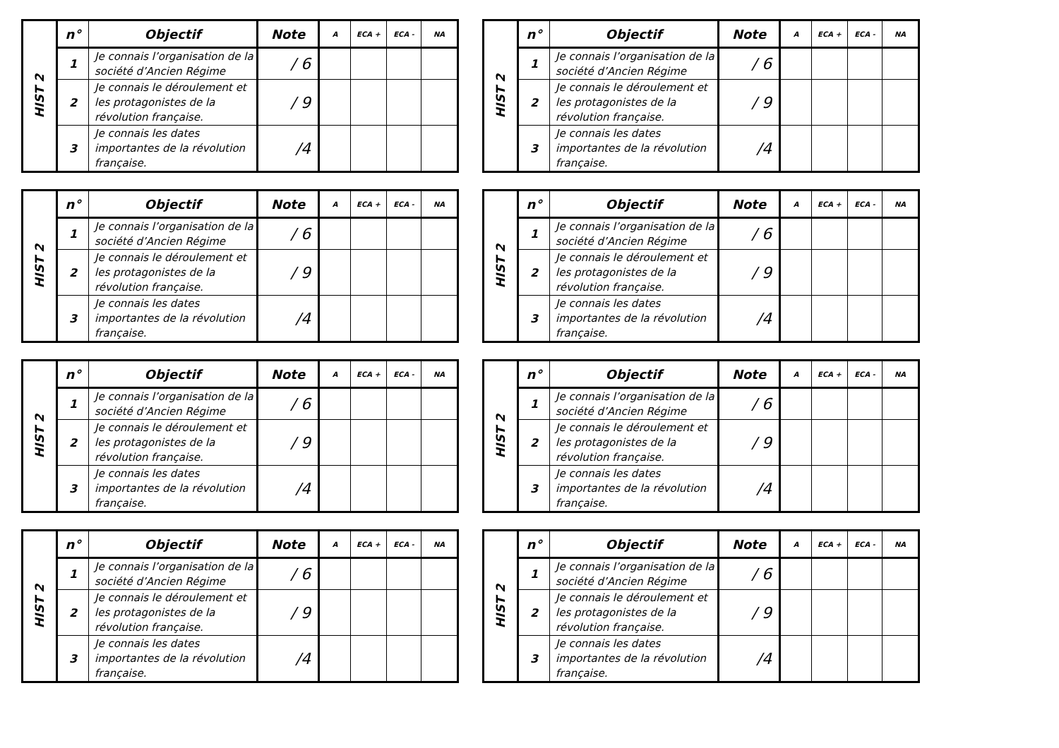| HIST 2 | n° | Objectif | Note | A | ECA + | ECA - | NA |
| | 1 | Je connais l’organisation de la société d’Ancien Régime | / 6 | | | | |
| | 2 | Je connais le déroulement et les protagonistes de la révolution française. | / 9 | | | | |
| | 3 | Je connais les dates importantes de la révolution française. | /4 | | | | |
| HIST 2 | n° | Objectif | Note | A | ECA + | ECA - | NA |
| | 1 | Je connais l’organisation de la société d’Ancien Régime | / 6 | | | | |
| | 2 | Je connais le déroulement et les protagonistes de la révolution française. | / 9 | | | | |
| | 3 | Je connais les dates importantes de la révolution française. | /4 | | | | |
| HIST 2 | n° | Objectif | Note | A | ECA + | ECA - | NA |
| | 1 | Je connais l’organisation de la société d’Ancien Régime | / 6 | | | | |
| | 2 | Je connais le déroulement et les protagonistes de la révolution française. | / 9 | | | | |
| | 3 | Je connais les dates importantes de la révolution française. | /4 | | | | |
| HIST 2 | n° | Objectif | Note | A | ECA + | ECA - | NA |
| | 1 | Je connais l’organisation de la société d’Ancien Régime | / 6 | | | | |
| | 2 | Je connais le déroulement et les protagonistes de la révolution française. | / 9 | | | | |
| | 3 | Je connais les dates importantes de la révolution française. | /4 | | | | |
| HIST 2 | n° | Objectif | Note | A | ECA + | ECA - | NA |
| | 1 | Je connais l’organisation de la société d’Ancien Régime | / 6 | | | | |
| | 2 | Je connais le déroulement et les protagonistes de la révolution française. | / 9 | | | | |
| | 3 | Je connais les dates importantes de la révolution française. | /4 | | | | |
| HIST 2 | n° | Objectif | Note | A | ECA + | ECA - | NA |
| | 1 | Je connais l’organisation de la société d’Ancien Régime | / 6 | | | | |
| | 2 | Je connais le déroulement et les protagonistes de la révolution française. | / 9 | | | | |
| | 3 | Je connais les dates importantes de la révolution française. | /4 | | | | |
| HIST 2 | n° | Objectif | Note | A | ECA + | ECA - | NA |
| | 1 | Je connais l’organisation de la société d’Ancien Régime | / 6 | | | | |
| | 2 | Je connais le déroulement et les protagonistes de la révolution française. | / 9 | | | | |
| | 3 | Je connais les dates importantes de la révolution française. | /4 | | | | |
| HIST 2 | n° | Objectif | Note | A | ECA + | ECA - | NA |
| | 1 | Je connais l’organisation de la société d’Ancien Régime | / 6 | | | | |
| | 2 | Je connais le déroulement et les protagonistes de la révolution française. | / 9 | | | | |
| | 3 | Je connais les dates importantes de la révolution française. | /4 | | | | |